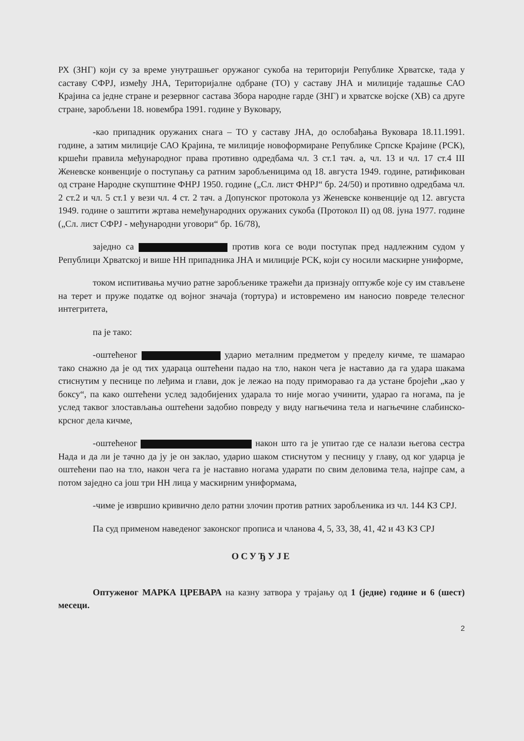РХ (ЗНГ) који су за време унутрашњег оружаног сукоба на територији Републике Хрватске, тада у саставу СФРЈ, између ЈНА, Територијалне одбране (ТО) у саставу ЈНА и милиције тадашње САО Крајина са једне стране и резервног састава Збора народне гарде (ЗНГ) и хрватске војске (ХВ) са друге стране, заробљени 18. новембра 1991. године у Вуковару,
-као припадник оружаних снага – ТО у саставу ЈНА, до ослобађања Вуковара 18.11.1991. године, а затим милиције САО Крајина, те милиције новоформиране Републике Српске Крајине (РСК), кршећи правила међународног права противно одредбама чл. 3 ст.1 тач. а, чл. 13 и чл. 17 ст.4 III Женевске конвенције о поступању са ратним заробљеницима од 18. августа 1949. године, ратификован од стране Народне скупштине ФНРЈ 1950. године („Сл. лист ФНРЈ“ бр. 24/50) и противно одредбама чл. 2 ст.2 и чл. 5 ст.1 у вези чл. 4 ст. 2 тач. а Допунског протокола уз Женевске конвенције од 12. августа 1949. године о заштити жртава немеђународних оружаних сукоба (Протокол II) од 08. јуна 1977. године („Сл. лист СФРЈ - међународни уговори“ бр. 16/78),
заједно са против кога се води поступак пред надлежним судом у Републици Хрватској и више НН припадника ЈНА и милиције РСК, који су носили маскирне униформе,
током испитивања мучио ратне заробљенике тражећи да признају оптужбе које су им стављене на терет и пруже податке од војног значаја (тортура) и истовремено им наносио повреде телесног интегритета,
па је тако:
-оштећеног ударио металним предметом у пределу кичме, те шамарао тако снажно да је од тих удараца оштећени падао на тло, након чега је наставио да га удара шакама стиснутим у песнице по леђима и глави, док је лежао на поду приморавао га да устане бројећи „као у боксу“, па како оштећени услед задобијених ударала то није могао учинити, ударао га ногама, па је услед таквог злостављања оштећени задобио повреду у виду нагњечина тела и нагњечине слабинско-крсног дела кичме,
-оштећеног након што га је упитао где се налази његова сестра Нада и да ли је тачно да ју је он заклао, ударио шаком стиснутом у песницу у главу, од ког ударца је оштећени пао на тло, након чега га је наставио ногама ударати по свим деловима тела, најпре сам, а потом заједно са још три НН лица у маскирним униформама,
-чиме је извршио кривично дело ратни злочин против ратних заробљеника из чл. 144 КЗ СРЈ.
Па суд применом наведеног законског прописа и чланова 4, 5, 33, 38, 41, 42 и 43 КЗ СРЈ
ОСУЂУЈЕ
Оптуженог МАРКА ЦРЕВАРА на казну затвора у трајању од 1 (једне) године и 6 (шест) месеци.
2